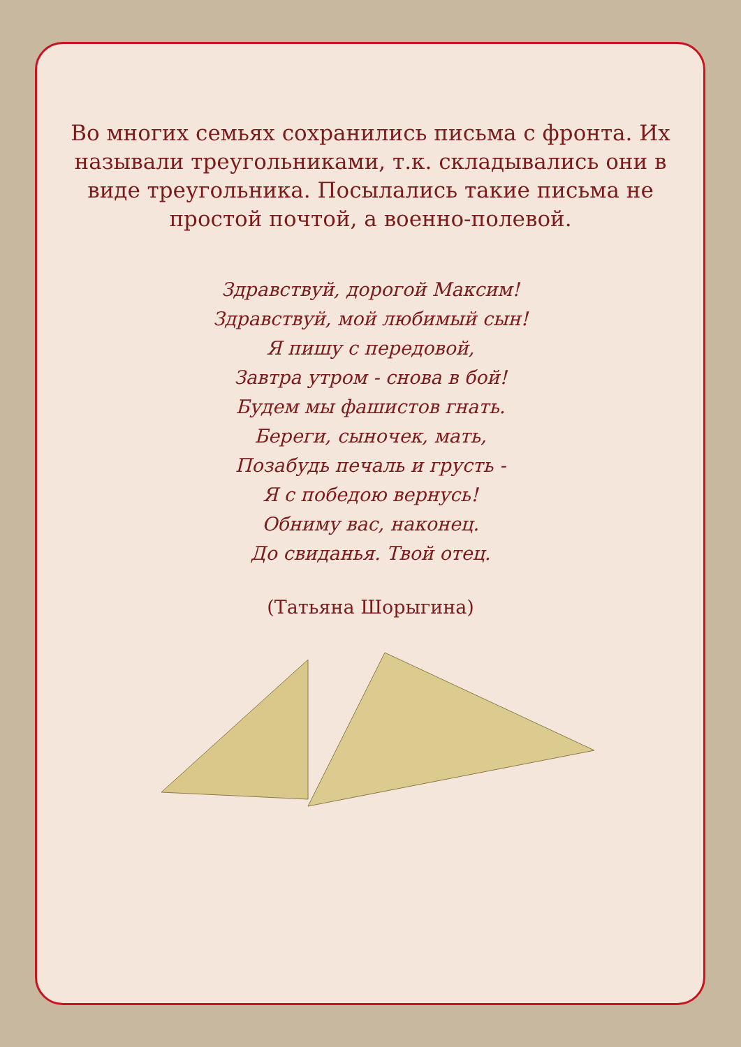Во многих семьях сохранились письма с фронта. Их называли треугольниками, т.к. складывались они в виде треугольника. Посылались такие письма не простой почтой, а военно-полевой.
Здравствуй, дорогой Максим!
Здравствуй, мой любимый сын!
Я пишу с передовой,
Завтра утром - снова в бой!
Будем мы фашистов гнать.
Береги, сыночек, мать,
Позабудь печаль и грусть -
Я с победою вернусь!
Обниму вас, наконец.
До свиданья. Твой отец.
(Татьяна Шорыгина)